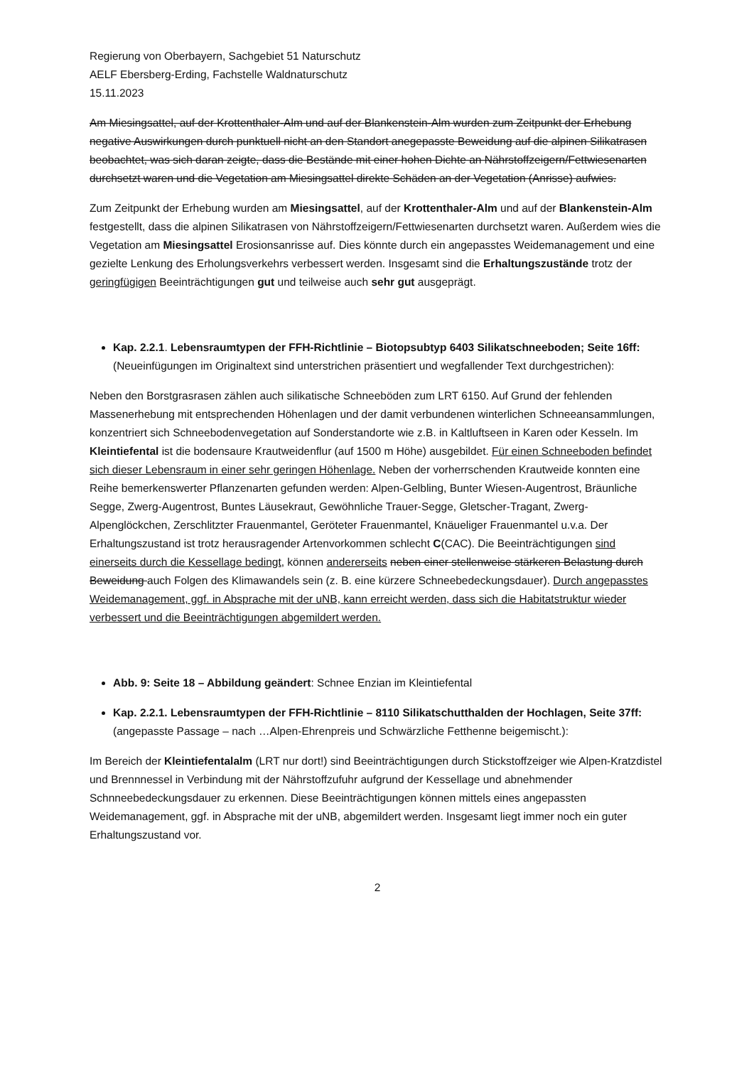Regierung von Oberbayern, Sachgebiet 51 Naturschutz
AELF Ebersberg-Erding, Fachstelle Waldnaturschutz
15.11.2023
Am Miesingsattel, auf der Krottenthaler-Alm und auf der Blankenstein-Alm wurden zum Zeitpunkt der Erhebung negative Auswirkungen durch punktuell nicht an den Standort anegepasste Beweidung auf die alpinen Silikatrasen beobachtet, was sich daran zeigte, dass die Bestände mit einer hohen Dichte an Nährstoffzeigern/Fettwiesenarten durchsetzt waren und die Vegetation am Miesingsattel direkte Schäden an der Vegetation (Anrisse) aufwies.
Zum Zeitpunkt der Erhebung wurden am Miesingsattel, auf der Krottenthaler-Alm und auf der Blankenstein-Alm festgestellt, dass die alpinen Silikatrasen von Nährstoffzeigern/Fettwiesenarten durchsetzt waren. Außerdem wies die Vegetation am Miesingsattel Erosionsanrisse auf. Dies könnte durch ein angepasstes Weidemanagement und eine gezielte Lenkung des Erholungsverkehrs verbessert werden. Insgesamt sind die Erhaltungszustände trotz der geringfügigen Beeinträchtigungen gut und teilweise auch sehr gut ausgeprägt.
Kap. 2.2.1. Lebensraumtypen der FFH-Richtlinie – Biotopsubtyp 6403 Silikatschneeboden; Seite 16ff: (Neueinfügungen im Originaltext sind unterstrichen präsentiert und wegfallender Text durchgestrichen):
Neben den Borstgrasrasen zählen auch silikatische Schneeböden zum LRT 6150. Auf Grund der fehlenden Massenerhebung mit entsprechenden Höhenlagen und der damit verbundenen winterlichen Schneeansammlungen, konzentriert sich Schneebodenvegetation auf Sonderstandorte wie z.B. in Kaltluftseen in Karen oder Kesseln. Im Kleintiefental ist die bodensaure Krautweidenflur (auf 1500 m Höhe) ausgebildet. Für einen Schneeboden befindet sich dieser Lebensraum in einer sehr geringen Höhenlage. Neben der vorherrschenden Krautweide konnten eine Reihe bemerkenswerter Pflanzenarten gefunden werden: Alpen-Gelbling, Bunter Wiesen-Augentrost, Bräunliche Segge, Zwerg-Augentrost, Buntes Läusekraut, Gewöhnliche Trauer-Segge, Gletscher-Tragant, Zwerg-Alpenglöckchen, Zerschlitzter Frauenmantel, Geröteter Frauenmantel, Knäueliger Frauenmantel u.v.a. Der Erhaltungszustand ist trotz herausragender Artenvorkommen schlecht C(CAC). Die Beeinträchtigungen sind einerseits durch die Kessellage bedingt, können andererseits neben einer stellenweise stärkeren Belastung durch Beweidung auch Folgen des Klimawandels sein (z. B. eine kürzere Schneebedeckungsdauer). Durch angepasstes Weidemanagement, ggf. in Absprache mit der uNB, kann erreicht werden, dass sich die Habitatstruktur wieder verbessert und die Beeinträchtigungen abgemildert werden.
Abb. 9: Seite 18 – Abbildung geändert: Schnee Enzian im Kleintiefental
Kap. 2.2.1. Lebensraumtypen der FFH-Richtlinie – 8110 Silikatschutthalden der Hochlagen, Seite 37ff: (angepasste Passage – nach …Alpen-Ehrenpreis und Schwärzliche Fetthenne beigemischt.):
Im Bereich der Kleintiefentalalm (LRT nur dort!) sind Beeinträchtigungen durch Stickstoffzeiger wie Alpen-Kratzdistel und Brennnessel in Verbindung mit der Nährstoffzufuhr aufgrund der Kessellage und abnehmender Schnneebedeckungsdauer zu erkennen. Diese Beeinträchtigungen können mittels eines angepassten Weidemanagement, ggf. in Absprache mit der uNB, abgemildert werden. Insgesamt liegt immer noch ein guter Erhaltungszustand vor.
2